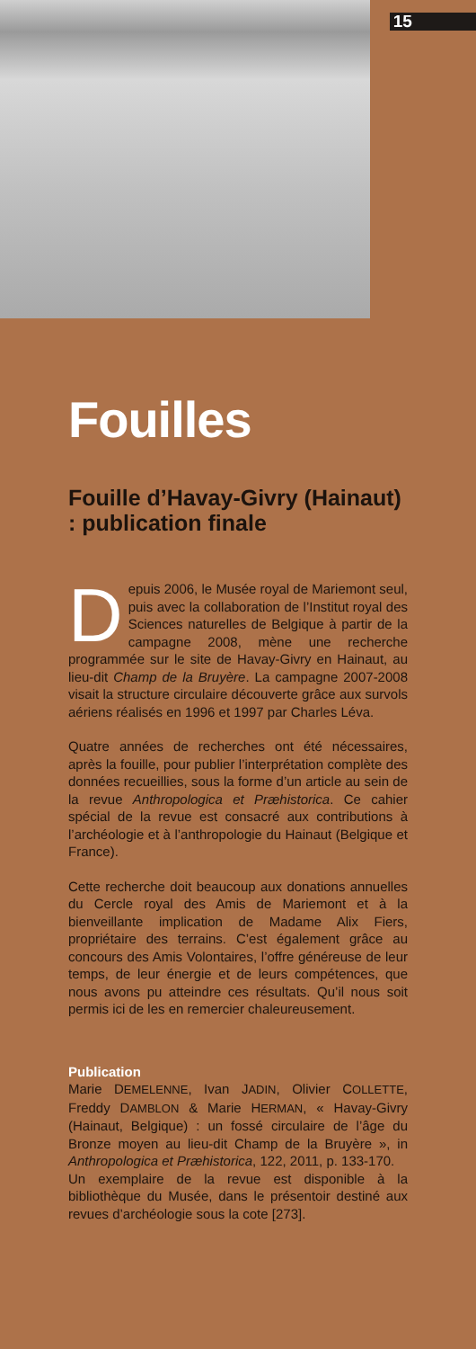15
Fouilles
Fouille d’Havay-Givry (Hainaut) : publication finale
Depuis 2006, le Musée royal de Mariemont seul, puis avec la collaboration de l’Institut royal des Sciences naturelles de Belgique à partir de la campagne 2008, mène une recherche programmée sur le site de Havay-Givry en Hainaut, au lieu-dit Champ de la Bruyère. La campagne 2007-2008 visait la structure circulaire découverte grâce aux survols aériens réalisés en 1996 et 1997 par Charles Léva.
Quatre années de recherches ont été nécessaires, après la fouille, pour publier l’interprétation complète des données recueillies, sous la forme d’un article au sein de la revue Anthropologica et Præhistorica. Ce cahier spécial de la revue est consacré aux contributions à l’archéologie et à l’anthropologie du Hainaut (Belgique et France).
Cette recherche doit beaucoup aux donations annuelles du Cercle royal des Amis de Mariemont et à la bienveillante implication de Madame Alix Fiers, propriétaire des terrains. C’est également grâce au concours des Amis Volontaires, l’offre généreuse de leur temps, de leur énergie et de leurs compétences, que nous avons pu atteindre ces résultats. Qu’il nous soit permis ici de les en remercier chaleureusement.
Publication
Marie DEMELENNE, Ivan JADIN, Olivier COLLETTE, Freddy DAMBLON & Marie HERMAN, « Havay-Givry (Hainaut, Belgique) : un fossé circulaire de l’âge du Bronze moyen au lieu-dit Champ de la Bruyère », in Anthropologica et Præhistorica, 122, 2011, p. 133-170.
Un exemplaire de la revue est disponible à la bibliothèque du Musée, dans le présentoir destiné aux revues d’archéologie sous la cote [273].